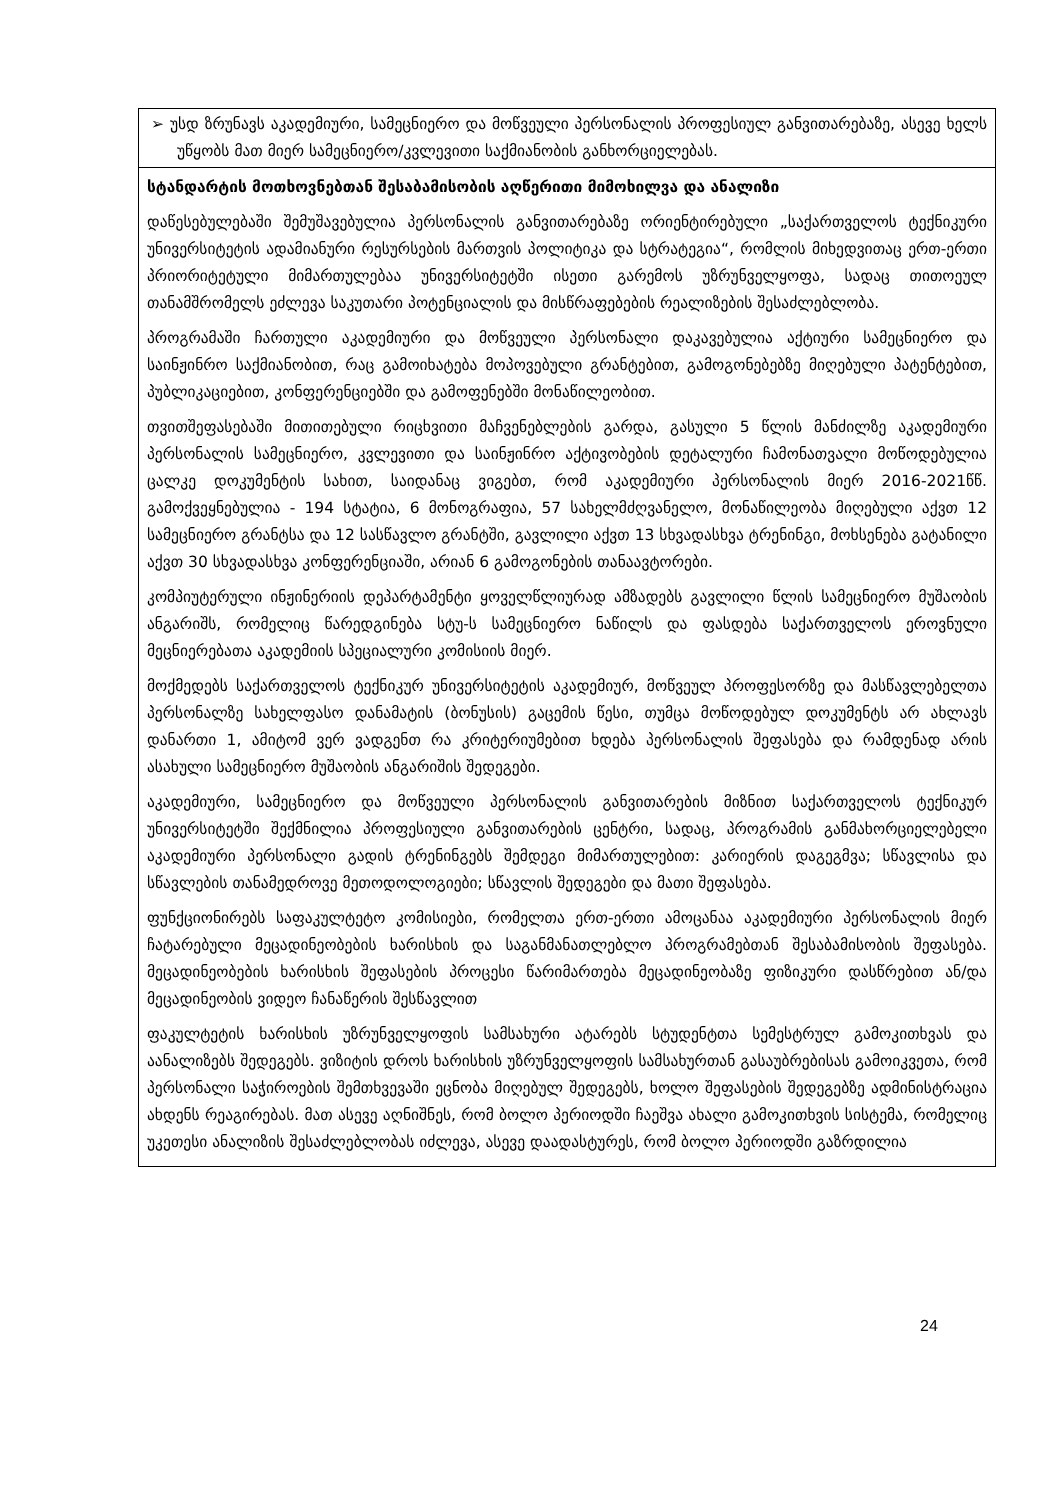| ➢ უსდ ზრუნავს აკადემიური, სამეცნიერო და მოწვეული პერსონალის პროფესიულ განვითარებაზე, ასევე ხელს უწყობს მათ მიერ სამეცნიერო/კვლევითი საქმიანობის განხორციელებას. |
| სტანდარტის მოთხოვნებთან შესაბამისობის აღწერითი მიმოხილვა და ანალიზი დაწესებულებაში შემუშავებულია პერსონალის განვითარებაზე ორიენტირებული „საქართველოს ტექნიკური უნივერსიტეტის ადამიანური რესურსების მართვის პოლიტიკა და სტრატეგია“, რომლის მიხედვითაც ერთ-ერთი პრიორიტეტული მიმართულებაა უნივერსიტეტში ისეთი გარემოს უზრუნველყოფა, სადაც თითოეულ თანამშრომელს ეძლევა საკუთარი პოტენციალის და მისწრაფებების რეალიზების შესაძლებლობა. პროგრამაში ჩართული აკადემიური და მოწვეული პერსონალი დაკავებულია აქტიური სამეცნიერო და საინჟინრო საქმიანობით, რაც გამოიხატება მოპოვებული გრანტებით, გამოგონებებზე მიღებული პატენტებით, პუბლიკაციებით, კონფერენციებში და გამოფენებში მონაწილეობით. თვითშეფასებაში მითითებული რიცხვითი მაჩვენებლების გარდა, გასული 5 წლის მანძილზე აკადემიური პერსონალის სამეცნიერო, კვლევითი და საინჟინრო აქტივობების დეტალური ჩამონათვალი მოწოდებულია ცალკე დოკუმენტის სახით, საიდანაც ვიგებთ, რომ აკადემიური პერსონალის მიერ 2016-2021წწ. გამოქვეყნებულია - 194 სტატია, 6 მონოგრაფია, 57 სახელმძღვანელო, მონაწილეობა მიღებული აქვთ 12 სამეცნიერო გრანტსა და 12 სასწავლო გრანტში, გავლილი აქვთ 13 სხვადასხვა ტრენინგი, მოხსენება გატანილი აქვთ 30 სხვადასხვა კონფერენციაში, არიან 6 გამოგონების თანაავტორები. კომპიუტერული ინჟინერიის დეპარტამენტი ყოველწლიურად ამზადებს გავლილი წლის სამეცნიერო მუშაობის ანგარიშს, რომელიც წარედგინება სტუ-ს სამეცნიერო ნაწილს და ფასდება საქართველოს ეროვნული მეცნიერებათა აკადემიის სპეციალური კომისიის მიერ. მოქმედებს საქართველოს ტექნიკურ უნივერსიტეტის აკადემიურ, მოწვეულ პროფესორზე და მასწავლებელთა პერსონალზე სახელფასო დანამატის (ბონუსის) გაცემის წესი, თუმცა მოწოდებულ დოკუმენტს არ ახლავს დანართი 1, ამიტომ ვერ ვადგენთ რა კრიტერიუმებით ხდება პერსონალის შეფასება და რამდენად არის ასახული სამეცნიერო მუშაობის ანგარიშის შედეგები. აკადემიური, სამეცნიერო და მოწვეული პერსონალის განვითარების მიზნით საქართველოს ტექნიკურ უნივერსიტეტში შექმნილია პროფესიული განვითარების ცენტრი, სადაც, პროგრამის განმახორციელებელი აკადემიური პერსონალი გადის ტრენინგებს შემდეგი მიმართულებით: კარიერის დაგეგმვა; სწავლისა და სწავლების თანამედროვე მეთოდოლოგიები; სწავლის შედეგები და მათი შეფასება. ფუნქციონირებს საფაკულტეტო კომისიები, რომელთა ერთ-ერთი ამოცანაა აკადემიური პერსონალის მიერ ჩატარებული მეცადინეობების ხარისხის და საგანმანათლებლო პროგრამებთან შესაბამისობის შეფასება. მეცადინეობების ხარისხის შეფასების პროცესი წარიმართება მეცადინეობაზე ფიზიკური დასწრებით ან/და მეცადინეობის ვიდეო ჩანაწერის შესწავლით ფაკულტეტის ხარისხის უზრუნველყოფის სამსახური ატარებს სტუდენტთა სემესტრულ გამოკითხვას და აანალიზებს შედეგებს. ვიზიტის დროს ხარისხის უზრუნველყოფის სამსახურთან გასაუბრებისას გამოიკვეთა, რომ პერსონალი საჭიროების შემთხვევაში ეცნობა მიღებულ შედეგებს, ხოლო შეფასების შედეგებზე ადმინისტრაცია ახდენს რეაგირებას. მათ ასევე აღნიშნეს, რომ ბოლო პერიოდში ჩაეშვა ახალი გამოკითხვის სისტემა, რომელიც უკეთესი ანალიზის შესაძლებლობას იძლევა, ასევე დაადასტურეს, რომ ბოლო პერიოდში გაზრდილია |
24